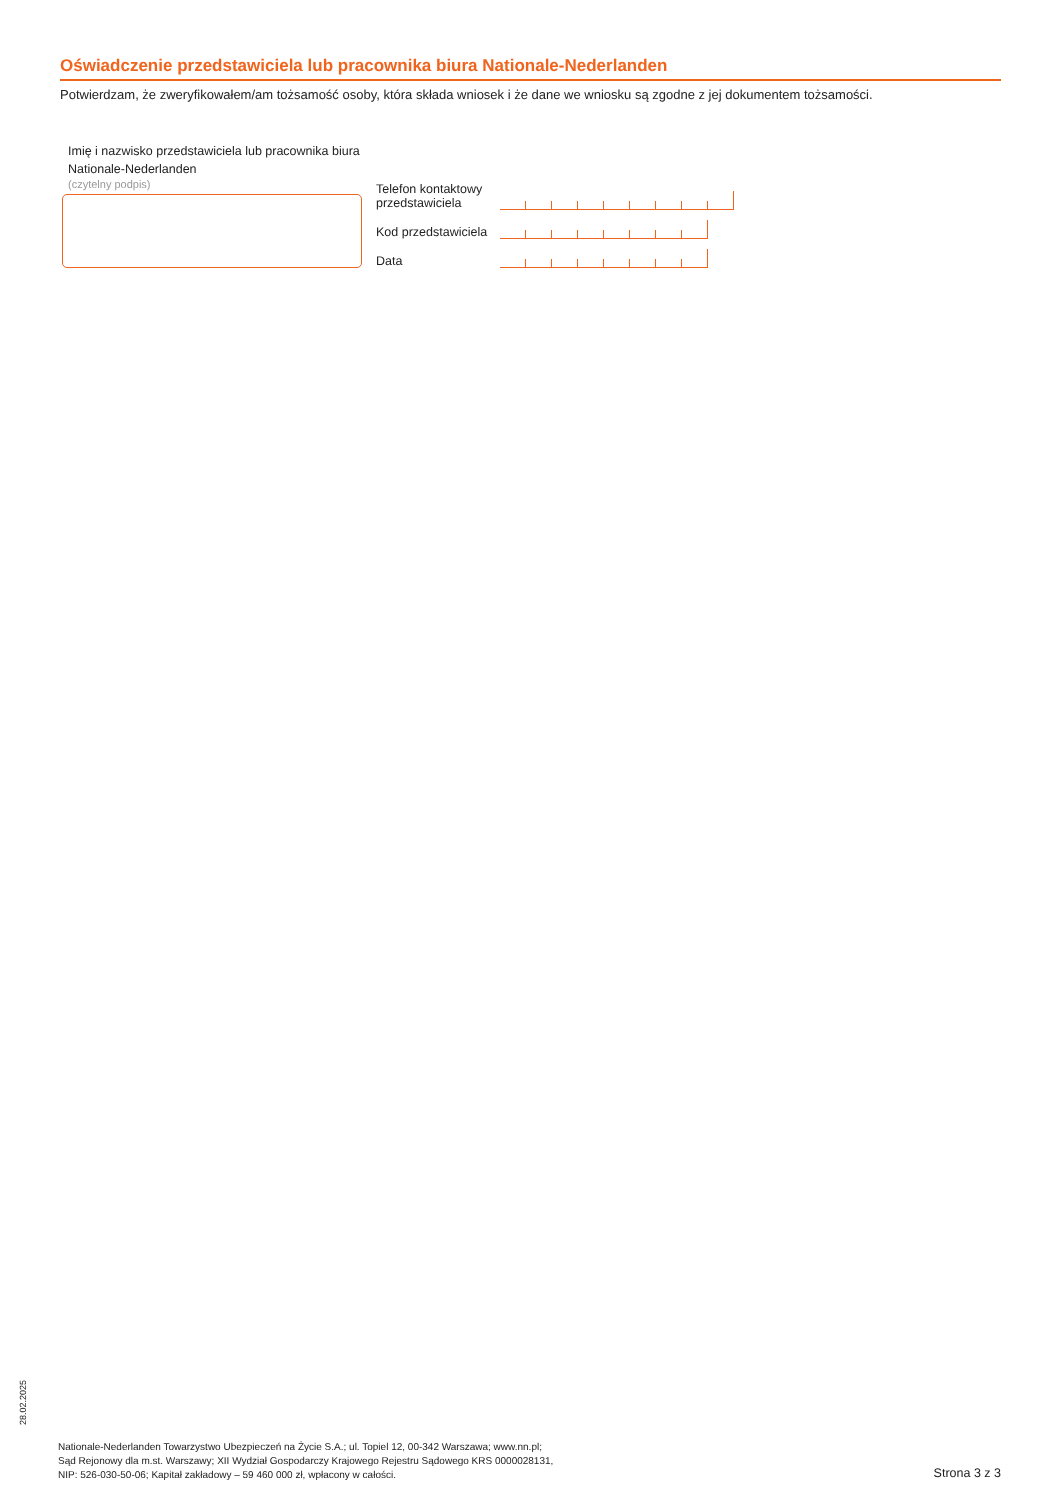Oświadczenie przedstawiciela lub pracownika biura Nationale-Nederlanden
Potwierdzam, że zweryfikowałem/am tożsamość osoby, która składa wniosek i że dane we wniosku są zgodne z jej dokumentem tożsamości.
Imię i nazwisko przedstawiciela lub pracownika biura Nationale-Nederlanden
(czytelny podpis)
Telefon kontaktowy przedstawiciela
Kod przedstawiciela
Data
28.02.2025
Nationale-Nederlanden Towarzystwo Ubezpieczeń na Życie S.A.; ul. Topiel 12, 00-342 Warszawa; www.nn.pl;
Sąd Rejonowy dla m.st. Warszawy; XII Wydział Gospodarczy Krajowego Rejestru Sądowego KRS 0000028131,
NIP: 526-030-50-06; Kapitał zakładowy – 59 460 000 zł, wpłacony w całości.
Strona 3 z 3